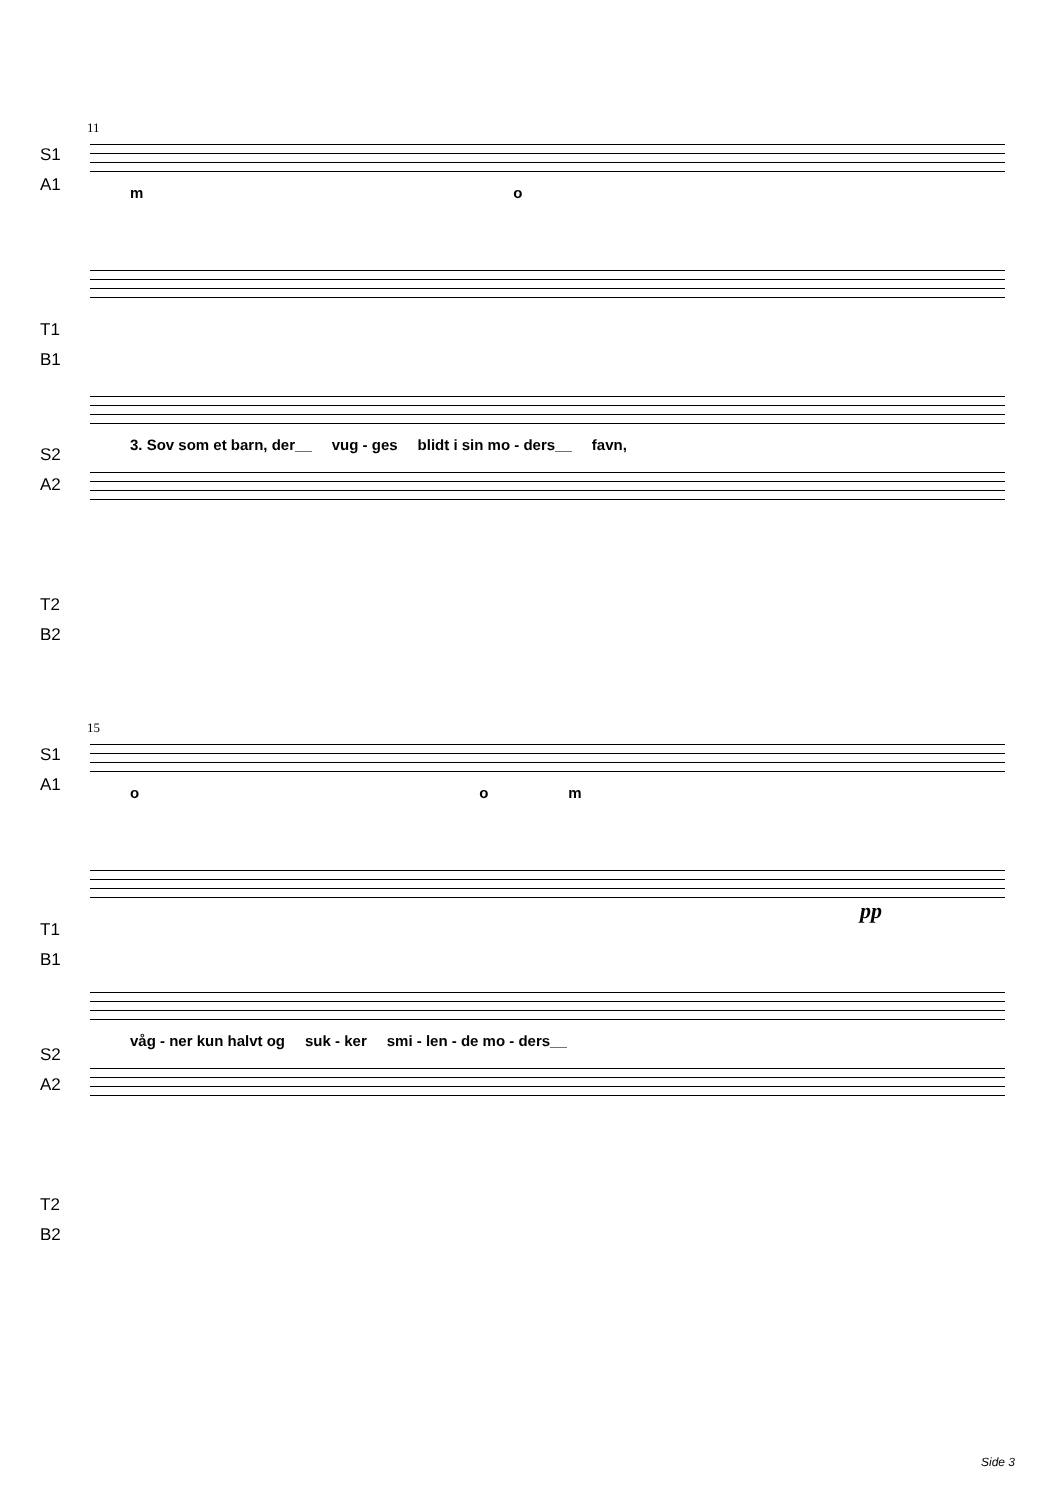11
S1
A1
m o
T1
B1
S2
A2
3. Sov som et barn, der__ vug - ges blidt i sin mo - ders__ favn,
T2
B2
15
S1
A1
o o m
T1
B1
pp
S2
A2
våg - ner kun halvt og suk - ker smi - len - de mo - ders__
T2
B2
Side 3